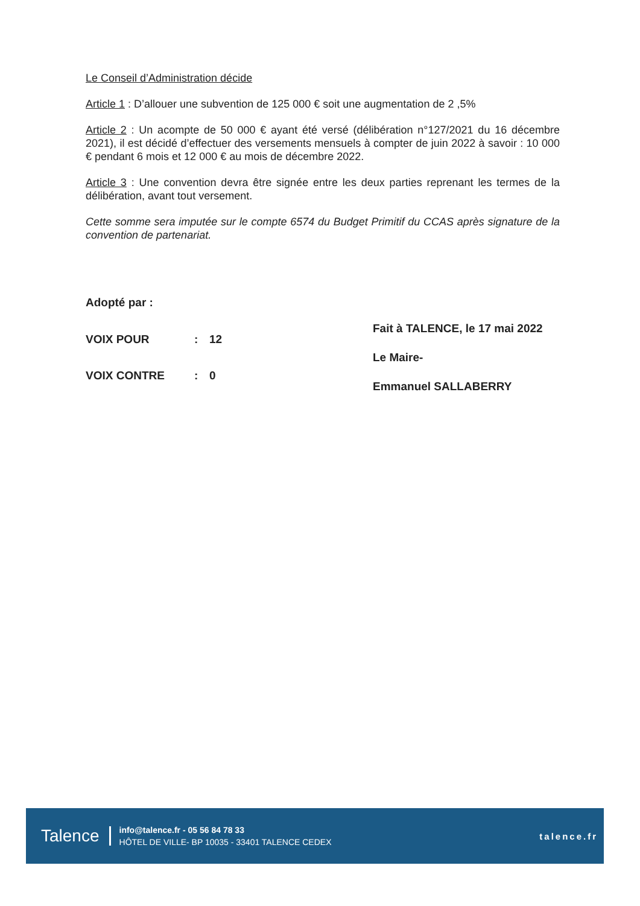Le Conseil d’Administration décide
Article 1 : D’allouer une subvention de 125 000 € soit une augmentation de 2 ,5%
Article 2 : Un acompte de 50 000 € ayant été versé (délibération n°127/2021 du 16 décembre 2021), il est décidé d’effectuer des versements mensuels à compter de juin 2022 à savoir : 10 000 € pendant 6 mois et 12 000 € au mois de décembre 2022.
Article 3 : Une convention devra être signée entre les deux parties reprenant les termes de la délibération, avant tout versement.
Cette somme sera imputée sur le compte 6574 du Budget Primitif du CCAS après signature de la convention de partenariat.
Adopté par :
| VOIX POUR | : | 12 |
| VOIX CONTRE | : | 0 |
Fait à TALENCE, le 17 mai 2022
Le Maire-
Emmanuel SALLABERRY
Talence
info@talence.fr - 05 56 84 78 33
HÔTEL DE VILLE- BP 10035 - 33401 TALENCE CEDEX
talence.fr